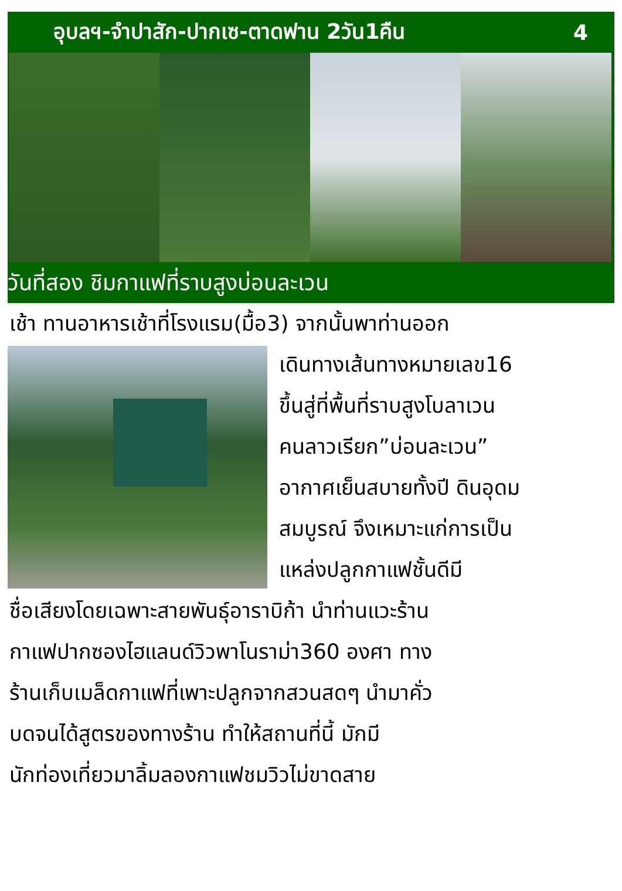อุบลฯ-จำปาสัก-ปากเซ-ตาดฟาน 2วัน1คืน 4
วันที่สอง ชิมกาแฟที่ราบสูงบ่อนละเวน
เช้า ทานอาหารเช้าที่โรงแรม(มื้อ3) จากนั้นพาท่านออก
เดินทางเส้นทางหมายเลข16
ขึ้นสู่ที่พื้นที่ราบสูงโบลาเวน
คนลาวเรียก”บ่อนละเวน”
อากาศเย็นสบายทั้งปี ดินอุดม
สมบูรณ์ จึงเหมาะแก่การเป็น
แหล่งปลูกกาแฟชั้นดีมี
ชื่อเสียงโดยเฉพาะสายพันธุ์อาราบิก้า นำท่านแวะร้าน
กาแฟปากซองไฮแลนด์วิวพาโนราม่า360 องศา ทาง
ร้านเก็บเมล็ดกาแฟที่เพาะปลูกจากสวนสดๆ นำมาคั่ว
บดจนได้สูตรของทางร้าน ทำให้สถานที่นี้ มักมี
นักท่องเที่ยวมาลิ้มลองกาแฟชมวิวไม่ขาดสาย